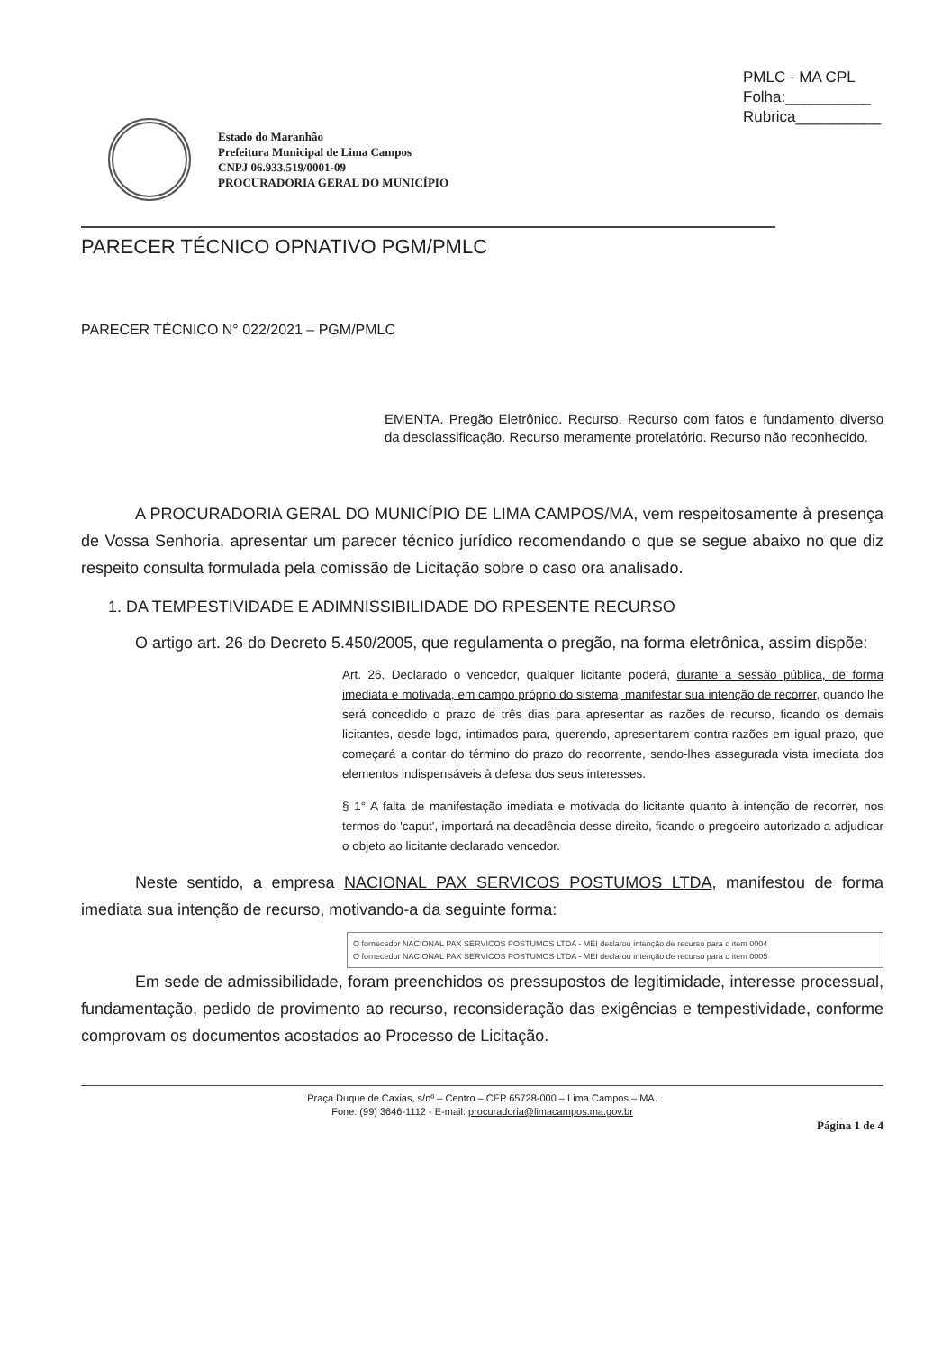PMLC - MA CPL
Folha:__________
Rubrica__________
Estado do Maranhão
Prefeitura Municipal de Lima Campos
CNPJ 06.933.519/0001-09
PROCURADORIA GERAL DO MUNICÍPIO
PARECER TÉCNICO OPNATIVO PGM/PMLC
PARECER TÉCNICO N° 022/2021 – PGM/PMLC
EMENTA. Pregão Eletrônico. Recurso. Recurso com fatos e fundamento diverso da desclassificação. Recurso meramente protelatório. Recurso não reconhecido.
A PROCURADORIA GERAL DO MUNICÍPIO DE LIMA CAMPOS/MA, vem respeitosamente à presença de Vossa Senhoria, apresentar um parecer técnico jurídico recomendando o que se segue abaixo no que diz respeito consulta formulada pela comissão de Licitação sobre o caso ora analisado.
1. DA TEMPESTIVIDADE E ADIMNISSIBILIDADE DO RPESENTE RECURSO
O artigo art. 26 do Decreto 5.450/2005, que regulamenta o pregão, na forma eletrônica, assim dispõe:
Art. 26. Declarado o vencedor, qualquer licitante poderá, durante a sessão pública, de forma imediata e motivada, em campo próprio do sistema, manifestar sua intenção de recorrer, quando lhe será concedido o prazo de três dias para apresentar as razões de recurso, ficando os demais licitantes, desde logo, intimados para, querendo, apresentarem contra-razões em igual prazo, que começará a contar do término do prazo do recorrente, sendo-lhes assegurada vista imediata dos elementos indispensáveis à defesa dos seus interesses.
§ 1° A falta de manifestação imediata e motivada do licitante quanto à intenção de recorrer, nos termos do 'caput', importará na decadência desse direito, ficando o pregoeiro autorizado a adjudicar o objeto ao licitante declarado vencedor.
Neste sentido, a empresa NACIONAL PAX SERVICOS POSTUMOS LTDA, manifestou de forma imediata sua intenção de recurso, motivando-a da seguinte forma:
O fornecedor NACIONAL PAX SERVICOS POSTUMOS LTDA - MEI declarou intenção de recurso para o item 0004
O fornecedor NACIONAL PAX SERVICOS POSTUMOS LTDA - MEI declarou intenção de recurso para o item 0005
Em sede de admissibilidade, foram preenchidos os pressupostos de legitimidade, interesse processual, fundamentação, pedido de provimento ao recurso, reconsideração das exigências e tempestividade, conforme comprovam os documentos acostados ao Processo de Licitação.
Praça Duque de Caxias, s/nº – Centro – CEP 65728-000 – Lima Campos – MA.
Fone: (99) 3646-1112 - E-mail: procuradoria@limacampos.ma.gov.br
Página 1 de 4